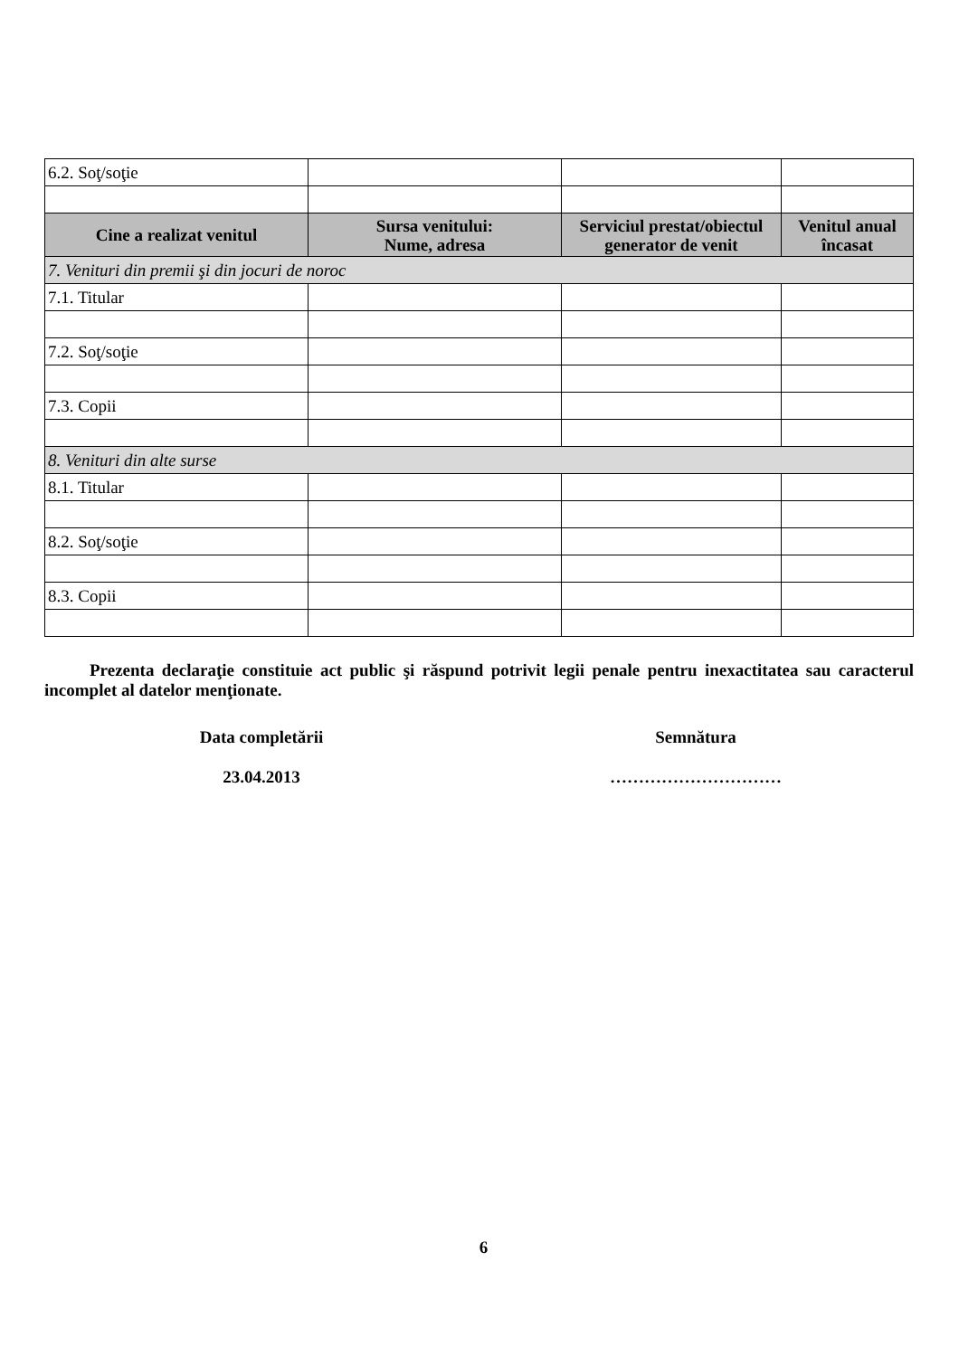| 6.2. Soţ/soţie | | | |
| Cine a realizat venitul | Sursa venitului: Nume, adresa | Serviciul prestat/obiectul generator de venit | Venitul anual încasat |
| 7. Venituri din premii şi din jocuri de noroc | | | |
| 7.1. Titular | | | |
| 7.2. Soţ/soţie | | | |
| 7.3. Copii | | | |
| 8. Venituri din alte surse | | | |
| 8.1. Titular | | | |
| 8.2. Soţ/soţie | | | |
| 8.3. Copii | | | |
Prezenta declaraţie constituie act public şi răspund potrivit legii penale pentru inexactitatea sau caracterul incomplet al datelor menţionate.
Data completării
23.04.2013
Semnătura
…………………………
6